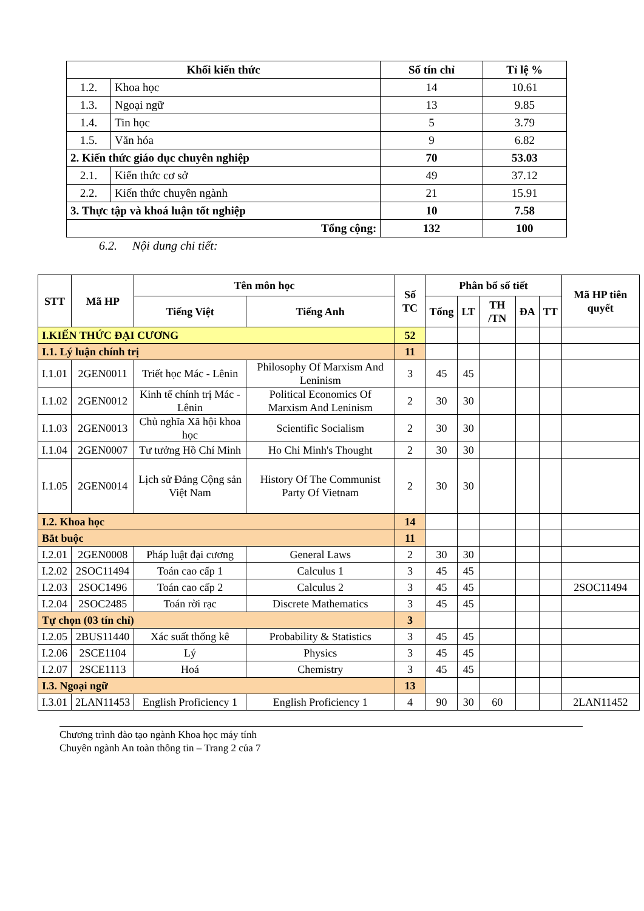| Khối kiến thức | | Số tín chỉ | Tỉ lệ % |
| --- | --- | --- | --- |
| 1.2. | Khoa học | 14 | 10.61 |
| 1.3. | Ngoại ngữ | 13 | 9.85 |
| 1.4. | Tin học | 5 | 3.79 |
| 1.5. | Văn hóa | 9 | 6.82 |
| 2. Kiến thức giáo dục chuyên nghiệp | | 70 | 53.03 |
| 2.1. | Kiến thức cơ sở | 49 | 37.12 |
| 2.2. | Kiến thức chuyên ngành | 21 | 15.91 |
| 3. Thực tập và khoá luận tốt nghiệp | | 10 | 7.58 |
| Tổng cộng: | | 132 | 100 |
6.2. Nội dung chi tiết:
| STT | Mã HP | Tên môn học | | Số TC | Phân bổ số tiết | | | | | Mã HP tiên quyết |
| --- | --- | --- | --- | --- | --- | --- | --- | --- | --- | --- |
| | | Tiếng Việt | Tiếng Anh | | Tổng | LT | TH /TN | ĐA | TT | |
| I.KIẾN THỨC ĐẠI CƯƠNG | | | | 52 | | | | | | |
| I.1. Lý luận chính trị | | | | 11 | | | | | | |
| I.1.01 | 2GEN0011 | Triết học Mác - Lênin | Philosophy Of Marxism And Leninism | 3 | 45 | 45 | | | | |
| I.1.02 | 2GEN0012 | Kinh tế chính trị Mác - Lênin | Political Economics Of Marxism And Leninism | 2 | 30 | 30 | | | | |
| I.1.03 | 2GEN0013 | Chủ nghĩa Xã hội khoa học | Scientific Socialism | 2 | 30 | 30 | | | | |
| I.1.04 | 2GEN0007 | Tư tưởng Hồ Chí Minh | Ho Chi Minh's Thought | 2 | 30 | 30 | | | | |
| I.1.05 | 2GEN0014 | Lịch sử Đảng Cộng sản Việt Nam | History Of The Communist Party Of Vietnam | 2 | 30 | 30 | | | | |
| I.2. Khoa học | | | | 14 | | | | | | |
| Bắt buộc | | | | 11 | | | | | | |
| I.2.01 | 2GEN0008 | Pháp luật đại cương | General Laws | 2 | 30 | 30 | | | | |
| I.2.02 | 2SOC11494 | Toán cao cấp 1 | Calculus 1 | 3 | 45 | 45 | | | | |
| I.2.03 | 2SOC1496 | Toán cao cấp 2 | Calculus 2 | 3 | 45 | 45 | | | | 2SOC11494 |
| I.2.04 | 2SOC2485 | Toán rời rạc | Discrete Mathematics | 3 | 45 | 45 | | | | |
| Tự chọn (03 tín chỉ) | | | | 3 | | | | | | |
| I.2.05 | 2BUS11440 | Xác suất thống kê | Probability & Statistics | 3 | 45 | 45 | | | | |
| I.2.06 | 2SCE1104 | Lý | Physics | 3 | 45 | 45 | | | | |
| I.2.07 | 2SCE1113 | Hoá | Chemistry | 3 | 45 | 45 | | | | |
| I.3. Ngoại ngữ | | | | 13 | | | | | | |
| I.3.01 | 2LAN11453 | English Proficiency 1 | English Proficiency 1 | 4 | 90 | 30 | 60 | | | 2LAN11452 |
Chương trình đào tạo ngành Khoa học máy tính
Chuyên ngành An toàn thông tin – Trang 2 của 7